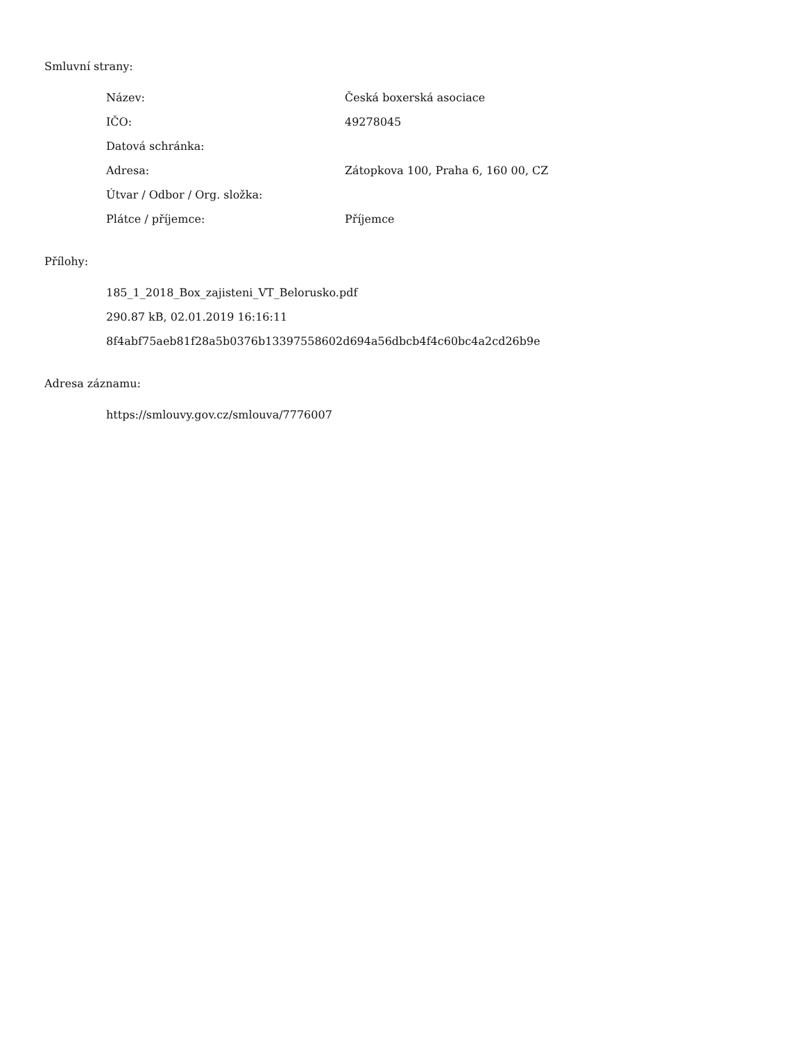Smluvní strany:
| Název: | Česká boxerská asociace |
| IČO: | 49278045 |
| Datová schránka: | |
| Adresa: | Zátopkova 100, Praha 6, 160 00, CZ |
| Útvar / Odbor / Org. složka: | |
| Plátce / příjemce: | Příjemce |
Přílohy:
185_1_2018_Box_zajisteni_VT_Belorusko.pdf
290.87 kB, 02.01.2019 16:16:11
8f4abf75aeb81f28a5b0376b13397558602d694a56dbcb4f4c60bc4a2cd26b9e
Adresa záznamu:
https://smlouvy.gov.cz/smlouva/7776007